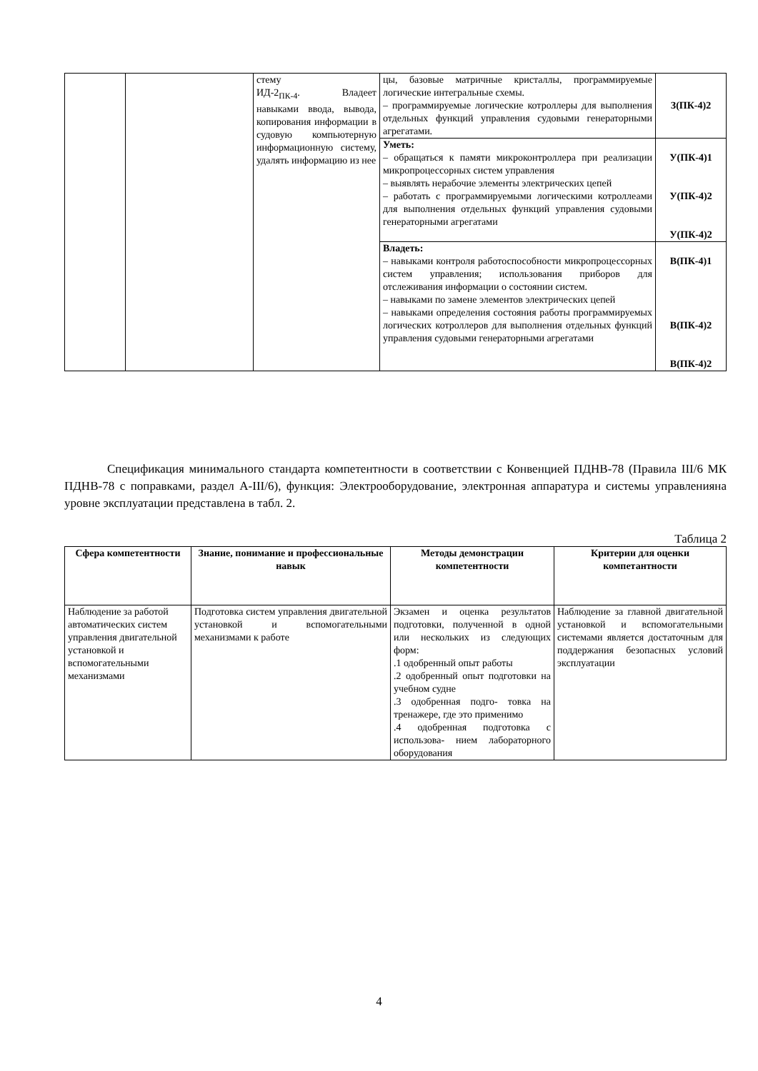| | | стему ИД-2<sub>ПК-4</sub>. Владеет навыками ввода, вывода, копирования информации в судовую компьютерную информационную систему, удалять информацию из нее | цы, базовые матричные кристаллы, программируемые логические интегральные схемы. – программируемые логические котроллеры для выполнения отдельных функций управления судовыми генераторными агрегатами. | З(ПК-4)2 |
| | | | Уметь: – обращаться к памяти микроконтроллера при реализации микропроцессорных систем управления – выявлять нерабочие элементы электрических цепей – работать с программируемыми логическими котроллеами для выполнения отдельных функций управления судовыми генераторными агрегатами | У(ПК-4)1 У(ПК-4)2 У(ПК-4)2 |
| | | | Владеть: – навыками контроля работоспособности микропроцессорных систем управления; использования приборов для отслеживания информации о состоянии систем. – навыками по замене элементов электрических цепей – навыками определения состояния работы программируемых логических котроллеров для выполнения отдельных функций управления судовыми генераторными агрегатами | В(ПК-4)1 В(ПК-4)2 В(ПК-4)2 |
Спецификация минимального стандарта компетентности в соответствии с Конвенцией ПДНВ-78 (Правила III/6 МК ПДНВ-78 с поправками, раздел А-III/6), функция: Электрооборудование, электронная аппаратура и системы управленияна уровне эксплуатации представлена в табл. 2.
Таблица 2
| Сфера компетентности | Знание, понимание и профессиональные навык | Методы демонстрации компетентности | Критерии для оценки компетантности |
| --- | --- | --- | --- |
| Наблюдение за работой автоматических систем управления двигательной установкой и вспомогательными механизмами | Подготовка систем управления двигательной установкой и вспомогательными механизмами к работе | Экзамен и оценка результатов подготовки, полученной в одной или нескольких из следующих форм: .1 одобренный опыт работы .2 одобренный опыт подготовки на учебном судне .3 одобренная подго- товка на тренажере, где это применимо .4 одобренная подготовка с использова- нием лабораторного оборудования | Наблюдение за главной двигательной установкой и вспомогательными системами является достаточным для поддержания безопасных условий эксплуатации |
4